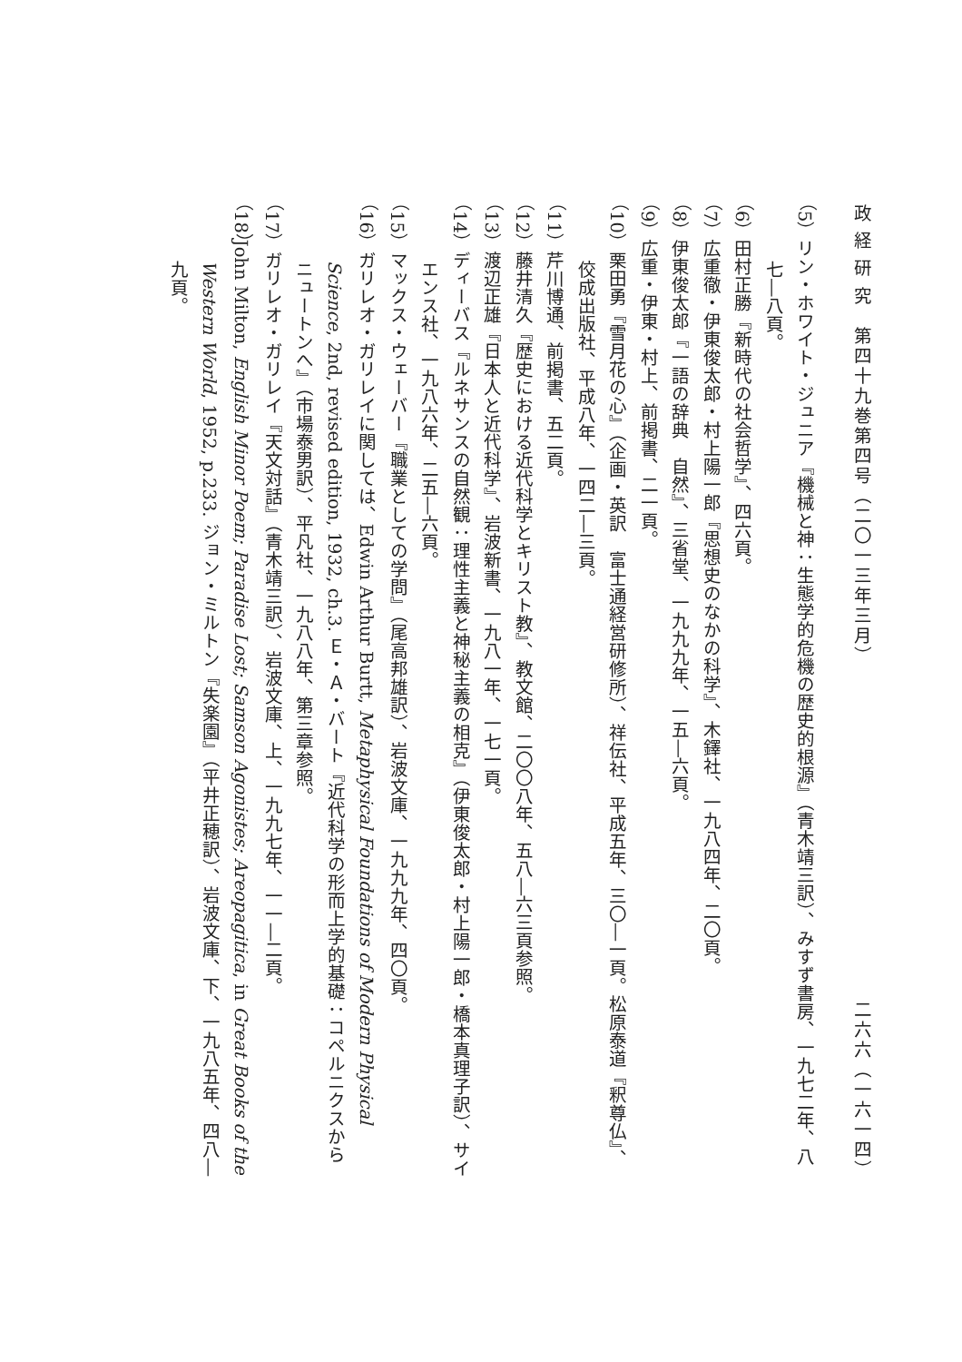政 経 研 究　第四十九巻第四号（二〇一三年三月） 二六六（一六一四）
（5）リン・ホワイト・ジュニア『機械と神：生態学的危機の歴史的根源』（青木靖三訳）、みすず書房、一九七二年、八七―八頁。
（6）田村正勝『新時代の社会哲学』、四六頁。
（7）広重徹・伊東俊太郎・村上陽一郎『思想史のなかの科学』、木鐸社、一九八四年、二〇頁。
（8）伊東俊太郎『一語の辞典　自然』、三省堂、一九九九年、一五―六頁。
（9）広重・伊東・村上、前掲書、二一頁。
（10）栗田勇『雪月花の心』（企画・英訳　富士通経営研修所）、祥伝社、平成五年、三〇―一頁。松原泰道『釈尊仏』、佼成出版社、平成八年、一四二―三頁。
（11）芹川博通、前掲書、五二頁。
（12）藤井清久『歴史における近代科学とキリスト教』、教文館、二〇〇八年、五八―六三頁参照。
（13）渡辺正雄『日本人と近代科学』、岩波新書、一九八一年、一七一頁。
（14）ディーバス『ルネサンスの自然観：理性主義と神秘主義の相克』（伊東俊太郎・村上陽一郎・橋本真理子訳）、サイエンス社、一九八六年、二五―六頁。
（15）マックス・ウェーバー『職業としての学問』（尾高邦雄訳）、岩波文庫、一九九九年、四〇頁。
（16）ガリレオ・ガリレイに関しては、Edwin Arthur Burtt, Metaphysical Foundations of Modern Physical Science, 2nd, revised edition, 1932, ch.3. Ｅ・Ａ・バート『近代科学の形而上学的基礎：コペルニクスからニュートンへ』（市場泰男訳）、平凡社、一九八八年、第三章参照。
（17）ガリレオ・ガリレイ『天文対話』（青木靖三訳）、岩波文庫、上、一九九七年、一一―二頁。
（18）John Milton, English Minor Poem; Paradise Lost; Samson Agonistes; Areopagitica, in Great Books of the Western World, 1952, p.233. ジョン・ミルトン『失楽園』（平井正穂訳）、岩波文庫、下、一九八五年、四八―九頁。